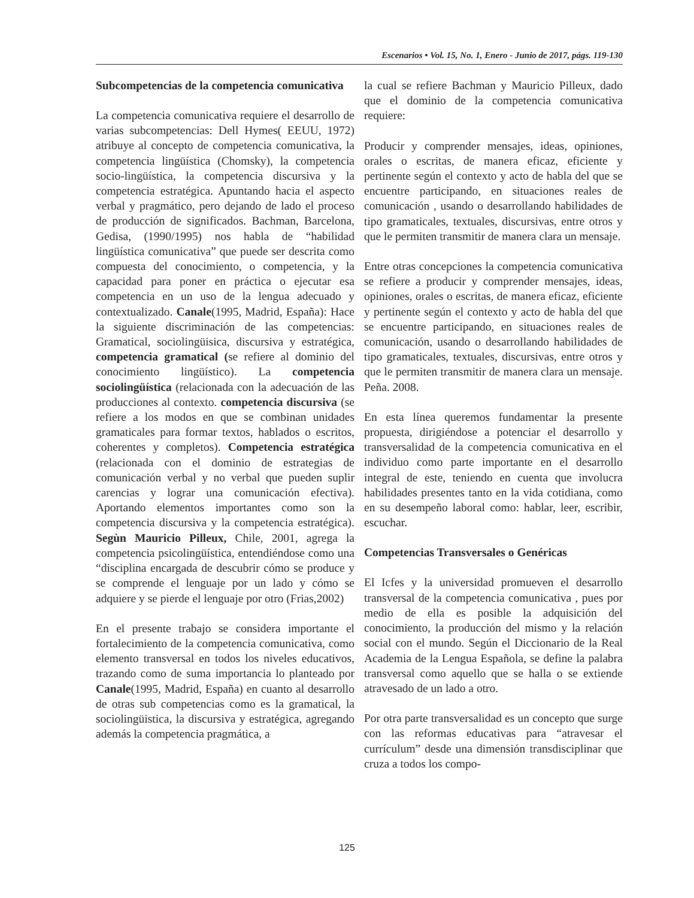Escenarios • Vol. 15, No. 1, Enero - Junio de 2017, págs. 119-130
Subcompetencias de la competencia comunicativa
La competencia comunicativa requiere el desarrollo de varias subcompetencias: Dell Hymes( EEUU, 1972) atribuye al concepto de competencia comunicativa, la competencia lingüística (Chomsky), la competencia socio-lingüística, la competencia discursiva y la competencia estratégica. Apuntando hacia el aspecto verbal y pragmático, pero dejando de lado el proceso de producción de significados. Bachman, Barcelona, Gedisa, (1990/1995) nos habla de “habilidad lingüística comunicativa” que puede ser descrita como compuesta del conocimiento, o competencia, y la capacidad para poner en práctica o ejecutar esa competencia en un uso de la lengua adecuado y contextualizado. Canale(1995, Madrid, España): Hace la siguiente discriminación de las competencias: Gramatical, sociolingüisica, discursiva y estratégica, competencia gramatical (se refiere al dominio del conocimiento lingüístico). La competencia sociolingüística (relacionada con la adecuación de las producciones al contexto. competencia discursiva (se refiere a los modos en que se combinan unidades gramaticales para formar textos, hablados o escritos, coherentes y completos). Competencia estratégica (relacionada con el dominio de estrategias de comunicación verbal y no verbal que pueden suplir carencias y lograr una comunicación efectiva). Aportando elementos importantes como son la competencia discursiva y la competencia estratégica). Segùn Mauricio Pilleux, Chile, 2001, agrega la competencia psicolingüística, entendiéndose como una “disciplina encargada de descubrir cómo se produce y se comprende el lenguaje por un lado y cómo se adquiere y se pierde el lenguaje por otro (Frias,2002)
En el presente trabajo se considera importante el fortalecimiento de la competencia comunicativa, como elemento transversal en todos los niveles educativos, trazando como de suma importancia lo planteado por Canale(1995, Madrid, España) en cuanto al desarrollo de otras sub competencias como es la gramatical, la sociolingüistica, la discursiva y estratégica, agregando además la competencia pragmática, a
la cual se refiere Bachman y Mauricio Pilleux, dado que el dominio de la competencia comunicativa requiere:
Producir y comprender mensajes, ideas, opiniones, orales o escritas, de manera eficaz, eficiente y pertinente según el contexto y acto de habla del que se encuentre participando, en situaciones reales de comunicación , usando o desarrollando habilidades de tipo gramaticales, textuales, discursivas, entre otros y que le permiten transmitir de manera clara un mensaje.
Entre otras concepciones la competencia comunicativa se refiere a producir y comprender mensajes, ideas, opiniones, orales o escritas, de manera eficaz, eficiente y pertinente según el contexto y acto de habla del que se encuentre participando, en situaciones reales de comunicación, usando o desarrollando habilidades de tipo gramaticales, textuales, discursivas, entre otros y que le permiten transmitir de manera clara un mensaje. Peña. 2008.
En esta línea queremos fundamentar la presente propuesta, dirigiéndose a potenciar el desarrollo y transversalidad de la competencia comunicativa en el individuo como parte importante en el desarrollo integral de este, teniendo en cuenta que involucra habilidades presentes tanto en la vida cotidiana, como en su desempeño laboral como: hablar, leer, escribir, escuchar.
Competencias Transversales o Genéricas
El Icfes y la universidad promueven el desarrollo transversal de la competencia comunicativa , pues por medio de ella es posible la adquisición del conocimiento, la producción del mismo y la relación social con el mundo. Según el Diccionario de la Real Academia de la Lengua Española, se define la palabra transversal como aquello que se halla o se extiende atravesado de un lado a otro.
Por otra parte transversalidad es un concepto que surge con las reformas educativas para “atravesar el currículum” desde una dimensión transdisciplinar que cruza a todos los compo-
125